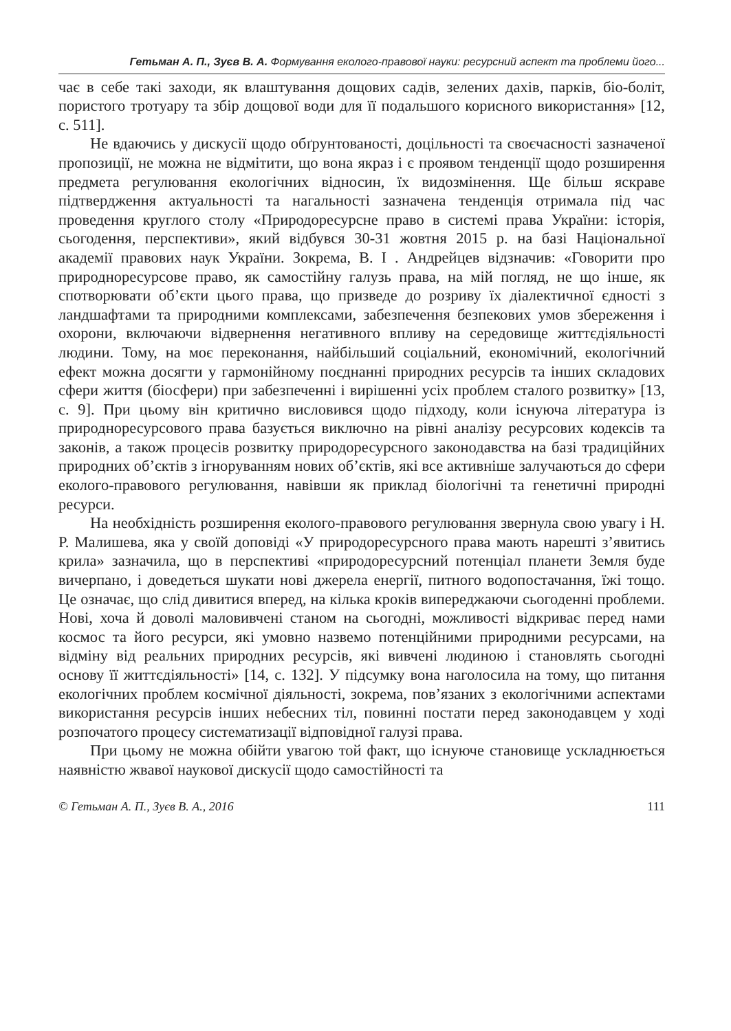Гетьман А. П., Зуєв В. А. Формування еколого-правової науки: ресурсний аспект та проблеми його...
чає в себе такі заходи, як влаштування дощових садів, зелених дахів, парків, біо-боліт, пористого тротуару та збір дощової води для її подальшого корисного використання» [12, с. 511].
Не вдаючись у дискусії щодо обґрунтованості, доцільності та своєчасності зазначеної пропозиції, не можна не відмітити, що вона якраз і є проявом тенденції щодо розширення предмета регулювання екологічних відносин, їх видозмінення. Ще більш яскраве підтвердження актуальності та нагальності зазначена тенденція отримала під час проведення круглого столу «Природоресурсне право в системі права України: історія, сьогодення, перспективи», який відбувся 30-31 жовтня 2015 р. на базі Національної академії правових наук України. Зокрема, В. І . Андрейцев відзначив: «Говорити про природноресурсове право, як самостійну галузь права, на мій погляд, не що інше, як спотворювати об’єкти цього права, що призведе до розриву їх діалектичної єдності з ландшафтами та природними комплексами, забезпечення безпекових умов збереження і охорони, включаючи відвернення негативного впливу на середовище життєдіяльності людини. Тому, на моє переконання, найбільший соціальний, економічний, екологічний ефект можна досягти у гармонійному поєднанні природних ресурсів та інших складових сфери життя (біосфери) при забезпеченні і вирішенні усіх проблем сталого розвитку» [13, с. 9]. При цьому він критично висловився щодо підходу, коли існуюча література із природноресурсового права базується виключно на рівні аналізу ресурсових кодексів та законів, а також процесів розвитку природоресурсного законодавства на базі традиційних природних об’єктів з ігноруванням нових об’єктів, які все активніше залучаються до сфери еколого-правового регулювання, навівши як приклад біологічні та генетичні природні ресурси.
На необхідність розширення еколого-правового регулювання звернула свою увагу і Н. Р. Малишева, яка у своїй доповіді «У природоресурсного права мають нарешті з’явитись крила» зазначила, що в перспективі «природоресурсний потенціал планети Земля буде вичерпано, і доведеться шукати нові джерела енергії, питного водопостачання, їжі тощо. Це означає, що слід дивитися вперед, на кілька кроків випереджаючи сьогоденні проблеми. Нові, хоча й доволі маловивчені станом на сьогодні, можливості відкриває перед нами космос та його ресурси, які умовно назвемо потенційними природними ресурсами, на відміну від реальних природних ресурсів, які вивчені людиною і становлять сьогодні основу її життєдіяльності» [14, с. 132]. У підсумку вона наголосила на тому, що питання екологічних проблем космічної діяльності, зокрема, пов’язаних з екологічними аспектами використання ресурсів інших небесних тіл, повинні постати перед законодавцем у ході розпочатого процесу систематизації відповідної галузі права.
При цьому не можна обійти увагою той факт, що існуюче становище ускладнюється наявністю жвавої наукової дискусії щодо самостійності та
© Гетьман А. П., Зуєв В. А., 2016 111